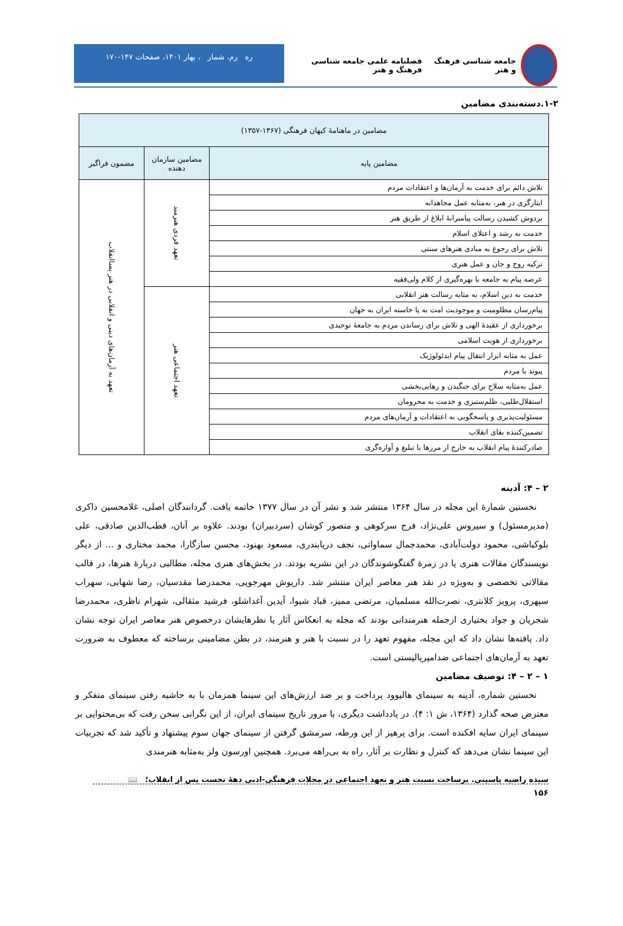جامعه شناسی فرهنگ و هنر فصلنامه علمی جامعه شناسی فرهنگ و هنر
ره رم، شمار ، بهار ۱۴۰۱، صفحات ۱۴۷-۱۷۰
۱-۲.دسته‌بندی مضامین
| مضامین در ماهنامهٔ کیهان فرهنگی (۱۳۶۷-۱۳۵۷) | | |
| --- | --- | --- |
| مضامین پایه | مضامین سازمان دهنده | مضمون فراگیر |
| تلاش دائم برای خدمت به آرمان‌ها و اعتقادات مردم | تعهد فردی هنرمند | تعهد به آرمان‌های دینی و انقلابی در هنر پساانقلاب |
| ایثارگری در هنر، به‌مثابه عمل مجاهدانه | | |
| بردوش کشیدن رسالت پیامبرانهٔ ابلاغ از طریق هنر | | |
| خدمت به رشد و اعتلای اسلام | | |
| تلاش برای رجوع به مبادی هنرهای سنتی | | |
| تزکیه روح و جان و عمل هنری | | |
| عرضه پیام به جامعه با بهره‌گیری از کلام ولی‌فقیه | | |
| خدمت به دین اسلام، به مثابه رسالت هنر انقلابی | تعهد اجتماعی هنر | |
| پیام‌رسان مظلومیت و موجودیت امت به پا خاسته ایران به جهان | | |
| برخورداری از عقیدهٔ الهی و تلاش برای رساندن مردم به جامعهٔ توحیدی | | |
| برخورداری از هویت اسلامی | | |
| عمل به مثابه ابزار انتقال پیام ایدئولوژیک | | |
| پیوند با مردم | | |
| عمل به‌مثابه سلاح برای جنگیدن و رهایی‌بخشی | | |
| استقلال‌طلبی، ظلم‌ستیزی و خدمت به محرومان | | |
| مسئولیت‌پذیری و پاسخگویی به اعتقادات و آرمان‌های مردم | | |
| تضمین‌کننده بقای انقلاب | | |
| صادرکنندهٔ پیام انقلاب به خارج از مرزها با تبلیغ و آوازه‌گری | | |
۲ – ۴: آدینه
نخستین شمارهٔ این مجله در سال ۱۳۶۴ منتشر شد و نشر آن در سال ۱۳۷۷ خاتمه یافت. گردانندگان اصلی، غلامحسین ذاکری (مدیرمسئول) و سیروس علی‌نژاد، فرج سرکوهی و منصور کوشان (سردبیران) بودند. علاوه بر آنان، قطب‌الدین صادقی، علی بلوکباشی، محمود دولت‌آبادی، محمدجمال سماواتی، نجف دریابندری، مسعود بهنود، محسن سازگارا، محمد مختاری و ... از دیگر نویسندگان مقالات هنری یا در زمرهٔ گفتگوشوندگان در این نشریه بودند. در بخش‌های هنری مجله، مطالبی دربارهٔ هنرها، در قالب مقالاتی تخصصی و به‌ویژه در نقد هنر معاصر ایران منتشر شد. داریوش مهرجویی، محمدرضا مقدسیان، رضا شهابی، سهراب سپهری، پرویز کلانتری، نصرت‌الله مسلمیان، مرتضی ممیز، قباد شیوا، آیدین آغداشلو، فرشید مثقالی، شهرام ناظری، محمدرضا شجریان و جواد بختیاری ازجمله هنرمندانی بودند که مجله به انعکاس آثار یا نظرهایشان درخصوص هنر معاصر ایران توجه نشان داد. یافته‌ها نشان داد که این مجله، مفهوم تعهد را در نسبت با هنر و هنرمند، در بطن مضامینی برساخته که معطوف به ضرورت تعهد به آرمان‌های اجتماعی ضدامپریالیستی است.
۱ – ۲ – ۴: توصیف مضامین
نخستین شماره، آدینه به سینمای هالیوود پرداخت و بر ضد ارزش‌های این سینما همزمان با به حاشیه رفتن سینمای متفکر و معترض صحه گذارد (۱۳۶۴، ش ۱: ۴). در یادداشت دیگری، با مرور تاریخ سینمای ایران، از این نگرانی سخن رفت که بی‌محتوایی بر سینمای ایران سایه افکنده است. برای پرهیز از این ورطه، سرمشق گرفتن از سینمای جهان سوم پیشنهاد و تأکید شد که تجربیات این سینما نشان می‌دهد که کنترل و نظارت بر آثار، راه به بی‌راهه می‌برد. همچنین اورسون ولز به‌مثابه هنرمندی
سیده راضیه یاسینی. برساخت نسبت هنر و تعهد اجتماعی در مجلات فرهنگی-ادبی دههٔ نخست پس از انقلاب؛ 📖
۱۵۶